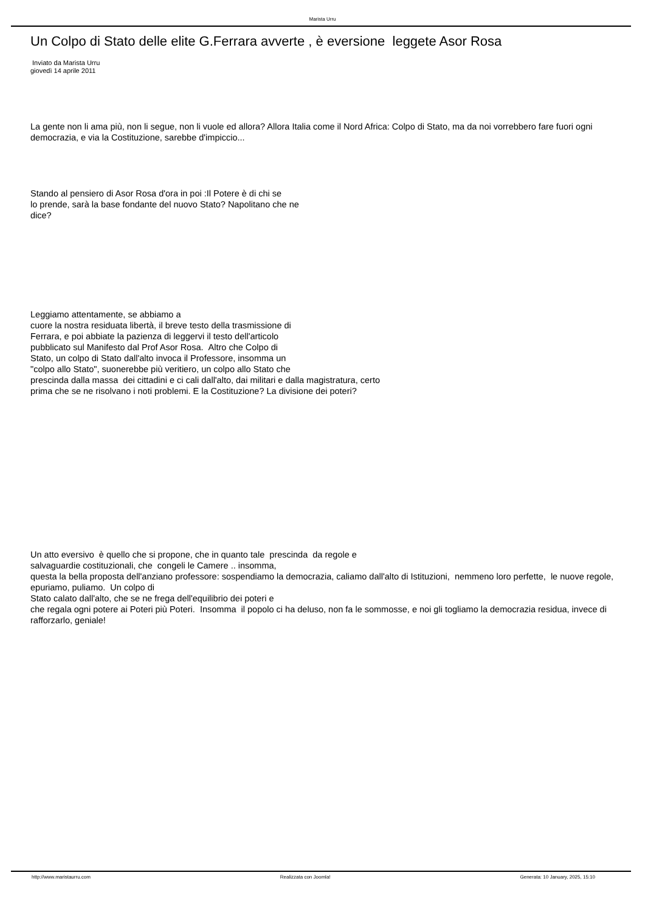Marista Urru
Un Colpo di Stato delle elite G.Ferrara avverte , è eversione leggete Asor Rosa
Inviato da Marista Urru
giovedì 14 aprile 2011
La gente non li ama più, non li segue, non li vuole ed allora? Allora Italia come il Nord Africa: Colpo di Stato, ma da noi vorrebbero fare fuori ogni democrazia, e via la Costituzione, sarebbe d'impiccio...
Stando al pensiero di Asor Rosa d'ora in poi :Il Potere è di chi se
lo prende, sarà la base fondante del nuovo Stato? Napolitano che ne
dice?
Leggiamo attentamente, se abbiamo a
cuore la nostra residuata libertà, il breve testo della trasmissione di
Ferrara, e poi abbiate la pazienza di leggervi il testo dell'articolo
pubblicato sul Manifesto dal Prof Asor Rosa. Altro che Colpo di
Stato, un colpo di Stato dall'alto invoca il Professore, insomma un
"colpo allo Stato", suonerebbe più veritiero, un colpo allo Stato che
prescinda dalla massa dei cittadini e ci cali dall'alto, dai militari e dalla magistratura, certo
prima che se ne risolvano i noti problemi. E la Costituzione? La divisione dei poteri?
Un atto eversivo è quello che si propone, che in quanto tale prescinda da regole e
salvaguardie costituzionali, che congeli le Camere .. insomma,
questa la bella proposta dell'anziano professore: sospendiamo la democrazia, caliamo dall'alto di Istituzioni, nemmeno loro perfette, le nuove regole, epuriamo, puliamo. Un colpo di
Stato calato dall'alto, che se ne frega dell'equilibrio dei poteri e
che regala ogni potere ai Poteri più Poteri. Insomma il popolo ci ha deluso, non fa le sommosse, e noi gli togliamo la democrazia residua, invece di rafforzarlo, geniale!
http://www.maristaurru.com Realizzata con Joomla! Generata: 10 January, 2025, 15:10